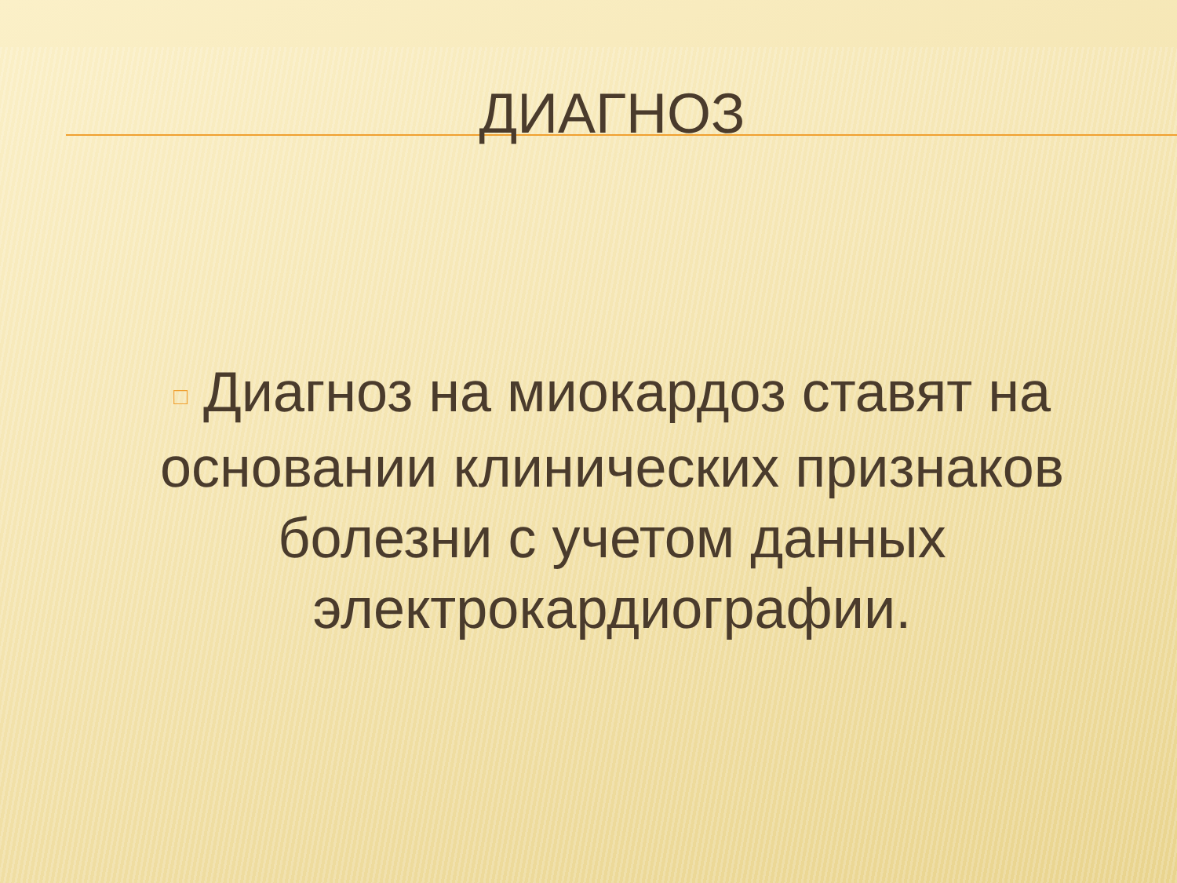ДИАГНОЗ
□ Диагноз на миокардоз ставят на основании клинических признаков болезни с учетом данных электрокардиографии.